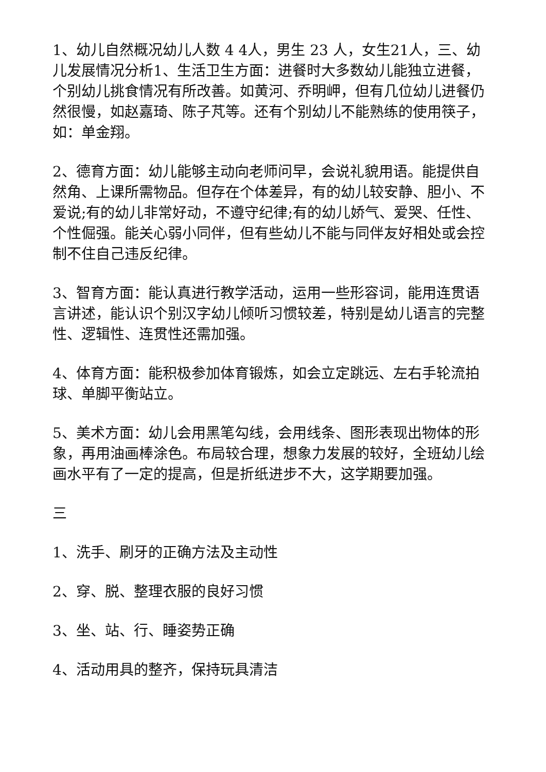1、幼儿自然概况幼儿人数 4 4人，男生 23 人，女生21人，三、幼儿发展情况分析1、生活卫生方面：进餐时大多数幼儿能独立进餐，个别幼儿挑食情况有所改善。如黄河、乔明岬，但有几位幼儿进餐仍然很慢，如赵嘉琦、陈子芃等。还有个别幼儿不能熟练的使用筷子，如：单金翔。
2、德育方面：幼儿能够主动向老师问早，会说礼貌用语。能提供自然角、上课所需物品。但存在个体差异，有的幼儿较安静、胆小、不爱说;有的幼儿非常好动，不遵守纪律;有的幼儿娇气、爱哭、任性、个性倔强。能关心弱小同伴，但有些幼儿不能与同伴友好相处或会控制不住自己违反纪律。
3、智育方面：能认真进行教学活动，运用一些形容词，能用连贯语言讲述，能认识个别汉字幼儿倾听习惯较差，特别是幼儿语言的完整性、逻辑性、连贯性还需加强。
4、体育方面：能积极参加体育锻炼，如会立定跳远、左右手轮流拍球、单脚平衡站立。
5、美术方面：幼儿会用黑笔勾线，会用线条、图形表现出物体的形象，再用油画棒涂色。布局较合理，想象力发展的较好，全班幼儿绘画水平有了一定的提高，但是折纸进步不大，这学期要加强。
三
1、洗手、刷牙的正确方法及主动性
2、穿、脱、整理衣服的良好习惯
3、坐、站、行、睡姿势正确
4、活动用具的整齐，保持玩具清洁